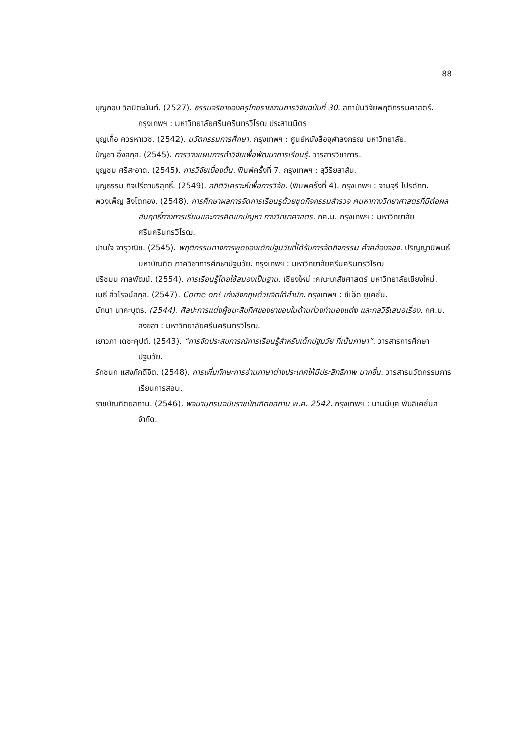88
บุญกอบ วิสมิตะนันท์. (2527). ธรรมจริยาของครูไทยรายงานการวิจัยฉบับที่ 30. สถาบันวิจัยพฤติกรรมศาสตร์. กรุงเทพฯ : มหาวิทยาลัยศรีนครินทรวิโรฒ ประสานมิตร
บุญเกื้อ ควรหาเวช. (2542). นวัตกรรมการศึกษา. กรุงเทพฯ : ศูนย์หนังสือจุฬาลงกรณ มหาวิทยาลัย.
บัญชา อิ๋งสกุล. (2545). การวางแผนการทำวิจัยเพื่อพัฒนาการเรียนรู้. วารสารวิชาการ.
บุญชม ศรีสะอาด. (2545). การวิจัยเบื้องต้น. พิมพ์ครั้งที่ 7. กรุงเทพฯ : สุวีริยสาส์น.
บุญธรรม กิจปรีดาบริสุทธิ์. (2549). สถิติวิเคราะห์เพื่อการวิจัย. (พิมพครั้งที่ 4). กรุงเทพฯ : จามจุรี โปรดักท.
พวงเพ็ญ สิงโตทอง. (2548). การศึกษาผลการจัดการเรียนรูด้วยชุดกิจกรรมสำรวจ คนหาทางวิทยาศาสตรที่มีต่อผลสัมฤทธิ์ทางการเรียนและการคิดแกปญหา ทางวิทยาศาสตร. กศ.ม. กรุงเทพฯ : มหาวิทยาลัย ศรีนครินทรวิโรฒ.
ปานใจ จารุวณิช. (2545). พฤติกรรมทางการพูดของเด็กปฐมวัยที่ได้รับการจัดกิจกรรม คำคล้องจอง. ปริญญานิพนธ์มหาบัณฑิต ภาควิชาการศึกษาปฐมวัย. กรุงเทพฯ : มหาวิทยาลัยศรีนครินทรวิโรฒ
ปริชมน กาลพัฒน์. (2554). การเรียนรู้โดยใช้สมองเป็นฐาน. เชียงใหม่ :คณะเภสัชศาสตร์ มหาวิทยาลัยเชียงใหม่.
เมธี ลิ่วโรจน์สกุล. (2547). Come on! เก่งอังกฤษด้วยจิตใต้สำนัก. กรุงเทพฯ : ซีเอ็ด ยูเคชั่น.
มัทนา นาคะบุตร. (2544). ศิลปะการแต่งผู้ชนะสิบทิศของยาขอบในด้านท่วงทำนองแต่ง และกลวิธีเสนอเรื่อง. กศ.ม. สงขลา : มหาวิทยาลัยศรีนครินทรวิโรฒ.
เยาวภา เดชะคุปต์. (2543). “การจัดประสบการณ์การเรียนรู้สำหรับเด็กปฐมวัย ที่เน้นภาษา”. วารสารการศึกษาปฐมวัย.
รักชนก แสงภักดีจิต. (2548). การเพิ่มทักษะการอ่านภาษาต่างประเทศให้มีประสิทธิภาพ มากขึ้น. วารสารนวัตกรรมการเรียนการสอน.
ราชบัณฑิตยสถาน. (2546). พจนานุกรมฉบับราชบัณฑิตยสถาน พ.ศ. 2542. กรุงเทพฯ : นานมีบุค พับลิเคชั่นสจำกัด.